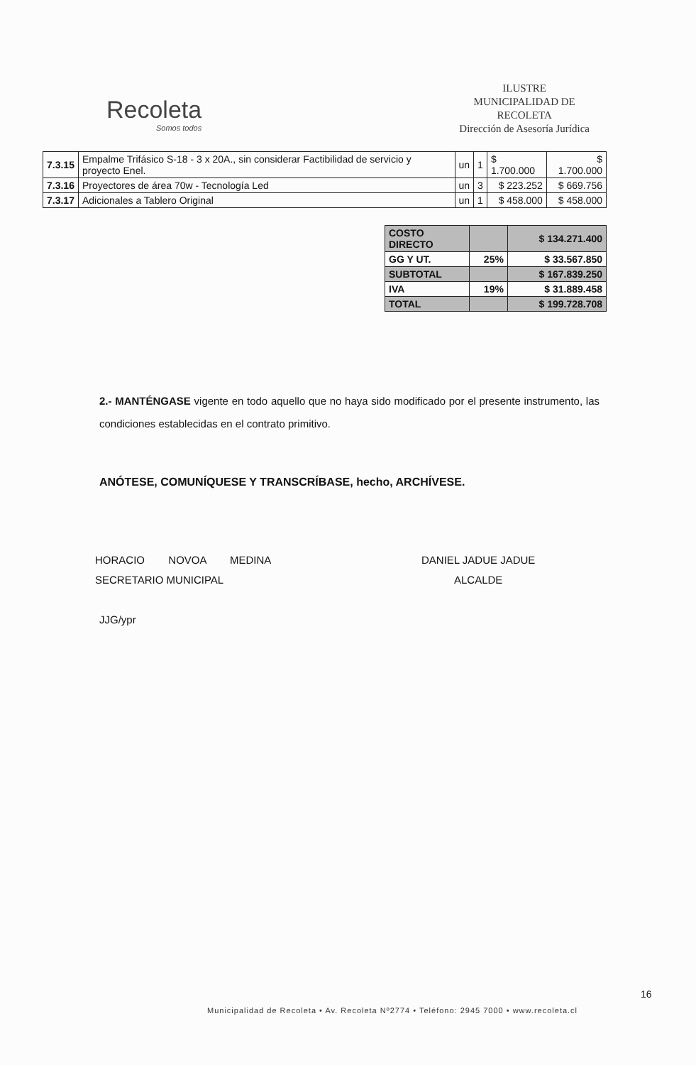Recoleta
Somos todos
ILUSTRE
MUNICIPALIDAD DE
RECOLETA
Dirección de Asesoría Jurídica
| 7.3.15 | Empalme Trifásico S-18 - 3 x 20A., sin considerar Factibilidad de servicio y proyecto Enel. | un | 1 | $ 1.700.000 | $ 1.700.000 |
| 7.3.16 | Proyectores de área 70w - Tecnología Led | un | 3 | $ 223.252 | $ 669.756 |
| 7.3.17 | Adicionales a Tablero Original | un | 1 | $ 458.000 | $ 458.000 |
| COSTO DIRECTO | | $ 134.271.400 |
| GG Y UT. | 25% | $ 33.567.850 |
| SUBTOTAL | | $ 167.839.250 |
| IVA | 19% | $ 31.889.458 |
| TOTAL | | $ 199.728.708 |
2.- MANTÉNGASE vigente en todo aquello que no haya sido modificado por el presente instrumento, las condiciones establecidas en el contrato primitivo.
ANÓTESE, COMUNÍQUESE Y TRANSCRÍBASE, hecho, ARCHÍVESE.
HORACIO NOVOA MEDINA
SECRETARIO MUNICIPAL
JJG/ypr
DANIEL JADUE JADUE
ALCALDE
16
Municipalidad de Recoleta • Av. Recoleta Nº2774 • Teléfono: 2945 7000 • www.recoleta.cl